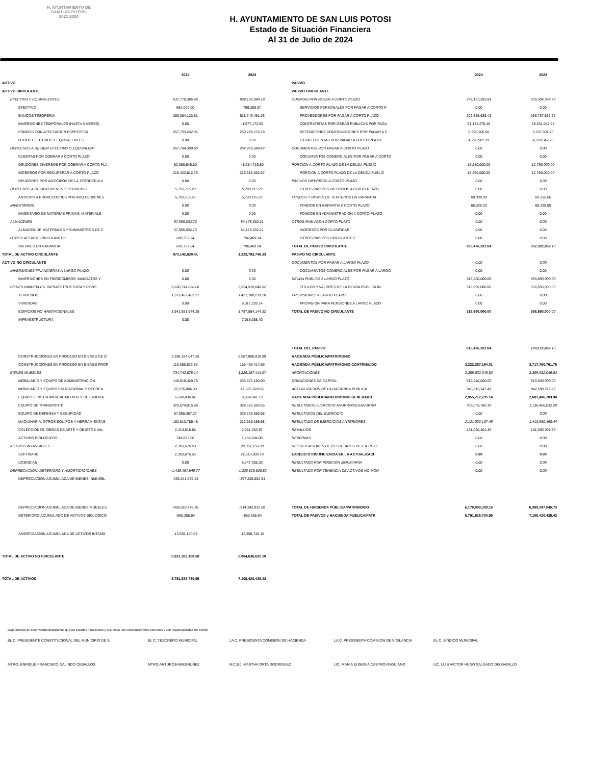H. AYUNTAMIENTO DE
SAN LUIS POTOSÍ
2021-2024
H. AYUNTAMIENTO DE SAN LUIS POTOSI
Estado de Situación Financiera
Al 31 de Julio de 2024
| | 2024 | 2023 |
| --- | --- | --- |
| ACTIVO | | |
| ACTIVO CIRCULANTE | | |
| EFECTIVO Y EQUIVALENTES | 537,779,365.66 | 868,150,940.18 |
| EFECTIVO | 662,000.00 | 789,385.87 |
| BANCOS/TESORERIA | 269,384,123.61 | 618,749,451.03 |
| INVERSIONES TEMPORALES (HASTA 3 MESES) | 0.00 | -1,677,172.90 |
| FONDOS CON AFECTACION ESPECIFICA | 267,733,242.05 | 250,289,276.18 |
| OTROS EFECTIVOS Y EQUIVALENTES | 0.00 | 0.00 |
| DERECHOS A RECIBIR EFECTIVO O EQUIVALENT | 267,784,359.55 | 264,870,649.47 |
| CUENTAS POR COBRAR A CORTO PLAZO | 0.00 | 0.00 |
| DEUDORES DIVERSOS POR COBRAR A CORTO PLA | 52,360,546.80 | 48,354,716.80 |
| INGRESOS POR RECUPERAR A CORTO PLAZO | 215,423,812.75 | 216,515,932.67 |
| DEUDORES POR ANTICIPOS DE LA TESORERIA A | 0.00 | 0.00 |
| DERECHOS A RECIBIR BIENES Y SERVICIOS | 5,793,115.23 | 5,793,115.23 |
| ANTICIPO A PROVEEDORES POR ADQ DE BIENES | 5,793,115.23 | 5,793,115.23 |
| INVENTARIOS | 0.00 | 0.00 |
| INVENTARIO DE MATERIAS PRIMAS, MATERIALE | 0.00 | 0.00 |
| ALMACENES | 57,955,032.73 | 84,178,632.21 |
| ALMACEN DE MATERIALES Y SUMINISTROS DE C | 57,955,032.73 | 84,178,632.21 |
| OTROS ACTIVOS CIRCULANTES | 830,757.24 | 790,409.24 |
| VALORES EN GARANTIA | 830,757.24 | 790,409.24 |
| TOTAL DE ACTIVO CIRCULANTE | 870,142,630.41 | 1,223,783,746.33 |
| ACTIVO NO CIRCULANTE | | |
| INVERSIONES FINANCIERAS A LARGO PLAZO | 0.00 | 0.00 |
| INVERSIONES EN FIDEICOMISOS, MANDATOS Y | 0.00 | 0.00 |
| BIENES INMUEBLES, INFRAESTRUCTURA Y CONS | 6,620,714,098.68 | 5,954,918,048.82 |
| TERRENOS | 1,373,462,483.27 | 1,427,788,219.28 |
| VIVIENDAS | 0.00 | 9,017,292.14 |
| EDIFICIOS NO HABITACIONALES | 1,942,681,944.28 | 1,787,854,144.32 |
| INFRAESTRUCTURA | 0.00 | 7,015,058.40 |
| CONSTRUCCIONES EN PROCESO EN BIENES DE D | 3,186,184,047.25 | 2,567,806,919.99 |
| CONSTRUCCIONES EN PROCESO EN BIENES PROP | 118,385,623.88 | 155,436,414.69 |
| BIENES MUEBLES | 734,742,875.14 | 1,226,187,414.07 |
| MOBILIARIO Y EQUIPO DE ADMINISTRACION | 148,019,420.76 | 233,572,180.90 |
| MOBILIARIO Y EQUIPO EDUCACIONAL Y RECREA | 25,576,086.00 | 41,305,029.66 |
| EQUIPO E INSTRUMENTAL MEDICO Y DE LABORA | 6,500,834.82 | 9,964,941.73 |
| EQUIPO DE TRANSPORTE | 320,674,015.88 | 388,676,583.65 |
| EQUIPO DE DEFENSA Y SEGURIDAD | 67,995,387.37 | 336,233,580.58 |
| MAQUINARIA, OTROS EQUIPOS Y HERRAMIENTAS | 162,813,786.46 | 212,919,159.58 |
| COLECCIONES, OBRAS DE ARTE Y OBJETOS VAL | 2,413,518.85 | 2,361,253.97 |
| ACTIVOS BIOLOGICOS | 749,825.00 | 1,154,684.00 |
| ACTIVOS INTANGIBLES | 2,383,676.53 | 29,361,156.03 |
| SOFTWARE | 2,383,676.53 | 22,613,800.70 |
| LICENCIAS | 0.00 | 6,747,355.33 |
| DEPRECIACION, DETERIORO Y AMORTIZACIONES | -1,436,457,549.77 | -1,325,829,926.82 |
| DEPRECIACION ACUMULADA DE BIENES INMUEBL | -453,041,599.44 | -397,229,892.94 |
| DEPRECIACION ACUMULADA DE BIENES MUEBLES | -969,020,475.26 | -914,342,932.68 |
| DETERIORO ACUMULADO DE ACTIVOS BIOLOGICO | -860,355.04 | -860,355.04 |
| AMORTIZACION ACUMULADA DE ACTIVOS INTANG | -13,535,120.03 | -13,396,746.16 |
| TOTAL DE ACTIVO NO CIRCULANTE | 5,921,383,100.58 | 5,884,636,692.10 |
| TOTAL DE ACTIVOS | 6,791,525,730.99 | 7,108,420,438.43 |
| | 2024 | 2023 |
| --- | --- | --- |
| PASIVO | | |
| PASIVO CIRCULANTE | | |
| CUENTAS POR PAGAR A CORTO PLAZO | 278,157,993.84 | 339,504,554.70 |
| SERVICIOS PERSONALES POR PAGAR A CORTO P | 0.00 | 0.00 |
| PROVEEDORES POR PAGAR A CORTO PLAZO | 202,688,636.43 | 286,737,862.67 |
| CONTRATISTAS POR OBRAS PUBLICAS POR PAGA | 61,174,270.46 | 38,331,047.99 |
| RETENCIONES CONTRIBUCIONES POR PAGAR A C | 9,996,105.66 | 9,707,301.26 |
| OTRAS CUENTAS POR PAGAR A CORTO PLAZO | 4,298,981.29 | 4,728,342.78 |
| DOCUMENTOS POR PAGAR A CORTO PLAZO | 0.00 | 0.00 |
| DOCUMENTOS COMERCIALES POR PAGAR A CORTO | 0.00 | 0.00 |
| PORCION A CORTO PLAZO DE LA DEUDA PUBLIC | 18,250,000.00 | 12,750,000.00 |
| PORCION A CORTO PLAZO DE LA DEUDA PUBLIC | 18,250,000.00 | 12,750,000.00 |
| PASIVOS DIFERIDOS A CORTO PLAZO | 0.00 | 0.00 |
| OTROS PASIVOS DIFERIDOS A CORTO PLAZO | 0.00 | 0.00 |
| FONDOS Y BIENES DE TERCEROS EN GARANTIA | 68,338.00 | 68,338.00 |
| FONDOS EN GARANTIA A CORTO PLAZO | 68,338.00 | 68,338.00 |
| FONDOS EN ADMINISTRACION A CORTO PLAZO | 0.00 | 0.00 |
| OTROS PASIVOS A CORTO PLAZO | 0.00 | 0.00 |
| INGRESOS POR CLASIFICAR | 0.00 | 0.00 |
| OTROS PASIVOS CIRCULANTES | 0.00 | 0.00 |
| TOTAL DE PASIVO CIRCULANTE | 296,476,331.84 | 352,322,892.70 |
| PASIVO NO CIRCULANTE | | |
| DOCUMENTOS POR PAGAR A LARGO PLAZO | 0.00 | 0.00 |
| DOCUMENTOS COMERCIALES POR PAGAR A LARGO | 0.00 | 0.00 |
| DEUDA PUBLICA A LARGO PLAZO | 316,950,000.00 | 356,850,000.00 |
| TITULOS Y VALORES DE LA DEUDA PUBLICA IN | 316,950,000.00 | 356,850,000.00 |
| PROVISIONES A LARGO PLAZO | 0.00 | 0.00 |
| PROVISION PARA PENSIONES A LARGO PLAZO | 0.00 | 0.00 |
| TOTAL DE PASIVO NO CIRCULANTE | 316,950,000.00 | 356,850,000.00 |
| TOTAL DEL PASIVO | 613,426,331.84 | 709,172,892.70 |
| HACIENDA PÚBLICA/PATRIMONIO | | |
| HACIENDA PÚBLICA/PATRIMONIO CONTRIBUIDO | 3,222,387,194.01 | 3,717,760,761.79 |
| APORTACIONES | 2,355,632,046.52 | 2,355,632,046.52 |
| DONACIONES DE CAPITAL | 519,940,000.00 | 519,940,000.00 |
| ACTUALIZACION DE LA HACIENDA PUBLICA | 346,815,147.49 | 842,188,715.27 |
| HACIENDA PÚBLICA/PATRIMONIO GENERADO | 2,955,712,205.14 | 2,681,486,783.94 |
| RESULTADOS EJERCICIO AHORRO/DESAHORRO | 703,679,766.39 | 1,136,466,032.20 |
| RESULTADOS DEL EJERCICIO | 0.00 | 0.00 |
| RESULTADO DE EJERCICIOS ANTERIORES | 2,121,002,137.45 | 1,413,990,450.44 |
| REVALUOS | 131,030,301.30 | 131,030,301.30 |
| RESERVAS | 0.00 | 0.00 |
| RECTIFICACIONES DE RESULTADOS DE EJERCIC | 0.00 | 0.00 |
| EXCESO O INSUFICIENCIA EN LA ACTUALIZACI | 0.00 | 0.00 |
| RESULTADO POR POSICION MONETARIA | 0.00 | 0.00 |
| RESULTADO POR TENENCIA DE ACTIVOS NO MON | 0.00 | 0.00 |
| TOTAL DE HACIENDA PÚBLICA/PATRIMONIO | 6,178,099,399.15 | 6,399,247,545.73 |
| TOTAL DE PASIVOS y HACIENDA PUBLICA/PATR | 6,791,525,730.99 | 7,108,420,438.43 |
Bajo protesta de decir verdad declaramos que los Estados Financieros y sus notas, son razonablemente correctos y son responsabilidad del emisor
EL C. PRESIDENTE CONSTITUCIONAL DEL MUNICIPIO DE S EL C. TESORERO MUNICIPAL LA C. PRESIDENTA COMISION DE HACIENDA LA C. PRESIDENTA COMISION DE VIGILANCIA EL C. SINDICO MUNICIPAL
MTRO. ENRIQUE FRANCISCO GALINDO CEBALLOS MTRO.ARTUROJAIMESNUÑEZ M.C.Ed. MARTHA ORTA RODRIGUEZ LIC. MARIA EUGENIA CASTRO ANGUIANO LIC. LUIS VICTOR HUGO SALGADO DELGADILLO